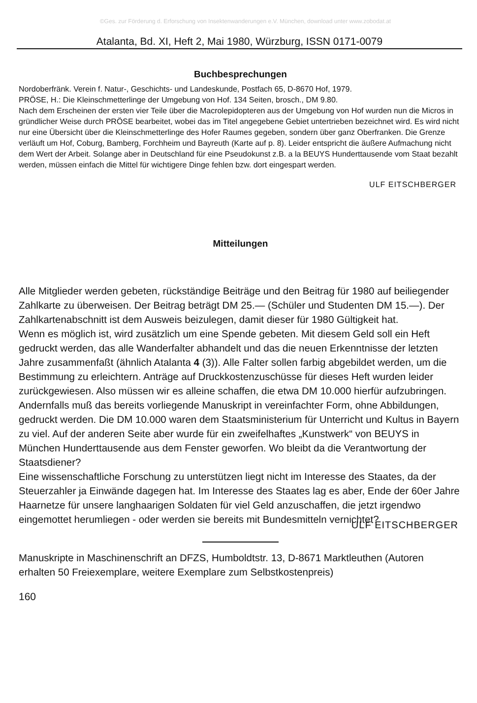©Ges. zur Förderung d. Erforschung von Insektenwanderungen e.V. München, download unter www.zobodat.at
Atalanta, Bd. XI, Heft 2, Mai 1980, Würzburg, ISSN 0171-0079
Buchbesprechungen
Nordoberfränk. Verein f. Natur-, Geschichts- und Landeskunde, Postfach 65, D-8670 Hof, 1979.
PRÖSE, H.: Die Kleinschmetterlinge der Umgebung von Hof. 134 Seiten, brosch., DM 9.80.
Nach dem Erscheinen der ersten vier Teile über die Macrolepidopteren aus der Umgebung von Hof wurden nun die Micros in gründlicher Weise durch PRÖSE bearbeitet, wobei das im Titel angegebene Gebiet untertrieben bezeichnet wird. Es wird nicht nur eine Übersicht über die Kleinschmetterlinge des Hofer Raumes gegeben, sondern über ganz Oberfranken. Die Grenze verläuft um Hof, Coburg, Bamberg, Forchheim und Bayreuth (Karte auf p. 8). Leider entspricht die äußere Aufmachung nicht dem Wert der Arbeit. Solange aber in Deutschland für eine Pseudokunst z.B. a la BEUYS Hunderttausende vom Staat bezahlt werden, müssen einfach die Mittel für wichtigere Dinge fehlen bzw. dort eingespart werden.
ULF EITSCHBERGER
Mitteilungen
Alle Mitglieder werden gebeten, rückständige Beiträge und den Beitrag für 1980 auf beiliegender Zahlkarte zu überweisen. Der Beitrag beträgt DM 25.— (Schüler und Studenten DM 15.—). Der Zahlkartenabschnitt ist dem Ausweis beizulegen, damit dieser für 1980 Gültigkeit hat.
Wenn es möglich ist, wird zusätzlich um eine Spende gebeten. Mit diesem Geld soll ein Heft gedruckt werden, das alle Wanderfalter abhandelt und das die neuen Erkenntnisse der letzten Jahre zusammenfaßt (ähnlich Atalanta 4 (3)). Alle Falter sollen farbig abgebildet werden, um die Bestimmung zu erleichtern. Anträge auf Druckkostenzuschüsse für dieses Heft wurden leider zurückgewiesen. Also müssen wir es alleine schaffen, die etwa DM 10.000 hierfür aufzubringen. Andernfalls muß das bereits vorliegende Manuskript in vereinfachter Form, ohne Abbildungen, gedruckt werden. Die DM 10.000 waren dem Staatsministerium für Unterricht und Kultus in Bayern zu viel. Auf der anderen Seite aber wurde für ein zweifelhaftes „Kunstwerk“ von BEUYS in München Hunderttausende aus dem Fenster geworfen. Wo bleibt da die Verantwortung der Staatsdiener?
Eine wissenschaftliche Forschung zu unterstützen liegt nicht im Interesse des Staates, da der Steuerzahler ja Einwände dagegen hat. Im Interesse des Staates lag es aber, Ende der 60er Jahre Haarnetze für unsere langhaarigen Soldaten für viel Geld anzuschaffen, die jetzt irgendwo eingemottet herumliegen - oder werden sie bereits mit Bundesmitteln vernichtet?
ULF EITSCHBERGER
Manuskripte in Maschinenschrift an DFZS, Humboldtstr. 13, D-8671 Marktleuthen (Autoren erhalten 50 Freiexemplare, weitere Exemplare zum Selbstkostenpreis)
160